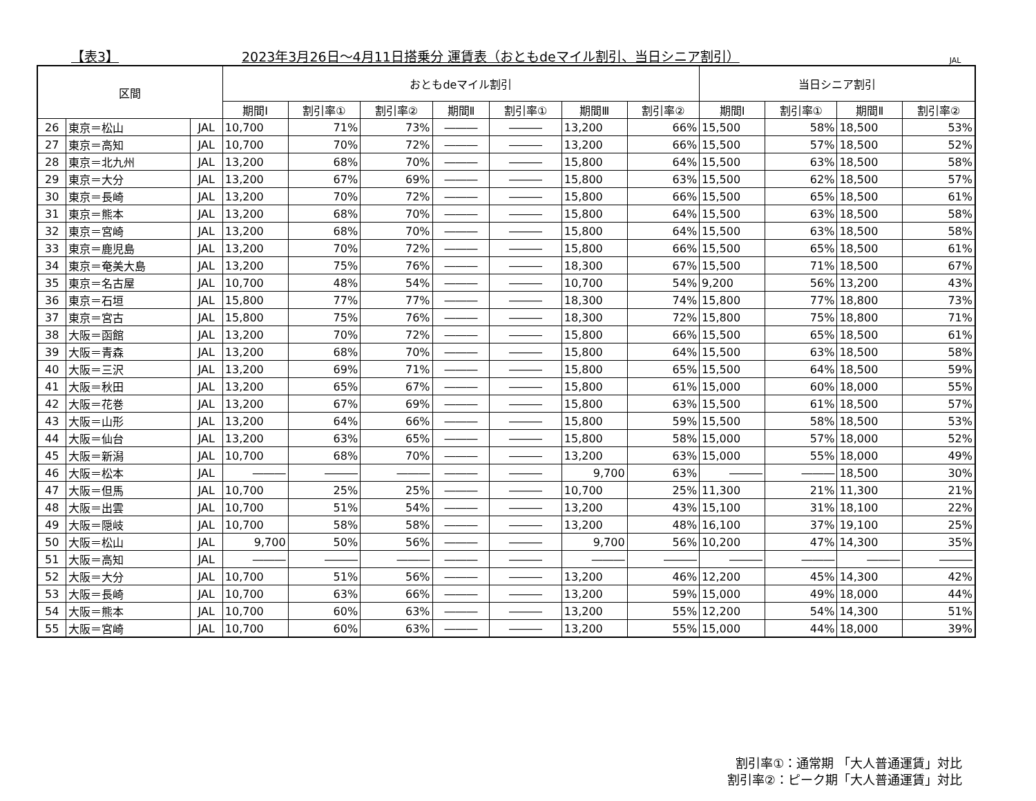【表3】 2023年3月26日～4月11日搭乗分 運賃表（おともdeマイル割引、当日シニア割引） JAL
| 区間 | | | おともdeマイル割引 | | | | | | | 当日シニア割引 | | | |
| --- | --- | --- | --- | --- | --- | --- | --- | --- | --- | --- | --- | --- | --- |
| | | | 期間Ⅰ | 割引率① | 割引率② | 期間Ⅱ | 割引率① | 期間Ⅲ | 割引率② | 期間Ⅰ | 割引率① | 期間Ⅱ | 割引率② |
| 26 | 東京＝松山 | JAL | 10,700 | 71% | 73% | ――― | ――― | 13,200 | 66% | 15,500 | 58% | 18,500 | 53% |
| 27 | 東京＝高知 | JAL | 10,700 | 70% | 72% | ――― | ――― | 13,200 | 66% | 15,500 | 57% | 18,500 | 52% |
| 28 | 東京＝北九州 | JAL | 13,200 | 68% | 70% | ――― | ――― | 15,800 | 64% | 15,500 | 63% | 18,500 | 58% |
| 29 | 東京＝大分 | JAL | 13,200 | 67% | 69% | ――― | ――― | 15,800 | 63% | 15,500 | 62% | 18,500 | 57% |
| 30 | 東京＝長崎 | JAL | 13,200 | 70% | 72% | ――― | ――― | 15,800 | 66% | 15,500 | 65% | 18,500 | 61% |
| 31 | 東京＝熊本 | JAL | 13,200 | 68% | 70% | ――― | ――― | 15,800 | 64% | 15,500 | 63% | 18,500 | 58% |
| 32 | 東京＝宮崎 | JAL | 13,200 | 68% | 70% | ――― | ――― | 15,800 | 64% | 15,500 | 63% | 18,500 | 58% |
| 33 | 東京＝鹿児島 | JAL | 13,200 | 70% | 72% | ――― | ――― | 15,800 | 66% | 15,500 | 65% | 18,500 | 61% |
| 34 | 東京＝奄美大島 | JAL | 13,200 | 75% | 76% | ――― | ――― | 18,300 | 67% | 15,500 | 71% | 18,500 | 67% |
| 35 | 東京＝名古屋 | JAL | 10,700 | 48% | 54% | ――― | ――― | 10,700 | 54% | 9,200 | 56% | 13,200 | 43% |
| 36 | 東京＝石垣 | JAL | 15,800 | 77% | 77% | ――― | ――― | 18,300 | 74% | 15,800 | 77% | 18,800 | 73% |
| 37 | 東京＝宮古 | JAL | 15,800 | 75% | 76% | ――― | ――― | 18,300 | 72% | 15,800 | 75% | 18,800 | 71% |
| 38 | 大阪＝函館 | JAL | 13,200 | 70% | 72% | ――― | ――― | 15,800 | 66% | 15,500 | 65% | 18,500 | 61% |
| 39 | 大阪＝青森 | JAL | 13,200 | 68% | 70% | ――― | ――― | 15,800 | 64% | 15,500 | 63% | 18,500 | 58% |
| 40 | 大阪＝三沢 | JAL | 13,200 | 69% | 71% | ――― | ――― | 15,800 | 65% | 15,500 | 64% | 18,500 | 59% |
| 41 | 大阪＝秋田 | JAL | 13,200 | 65% | 67% | ――― | ――― | 15,800 | 61% | 15,000 | 60% | 18,000 | 55% |
| 42 | 大阪＝花巻 | JAL | 13,200 | 67% | 69% | ――― | ――― | 15,800 | 63% | 15,500 | 61% | 18,500 | 57% |
| 43 | 大阪＝山形 | JAL | 13,200 | 64% | 66% | ――― | ――― | 15,800 | 59% | 15,500 | 58% | 18,500 | 53% |
| 44 | 大阪＝仙台 | JAL | 13,200 | 63% | 65% | ――― | ――― | 15,800 | 58% | 15,000 | 57% | 18,000 | 52% |
| 45 | 大阪＝新潟 | JAL | 10,700 | 68% | 70% | ――― | ――― | 13,200 | 63% | 15,000 | 55% | 18,000 | 49% |
| 46 | 大阪＝松本 | JAL | ――― | ――― | ――― | ――― | ――― | 9,700 | 63% | ――― | ――― | 18,500 | 30% |
| 47 | 大阪＝但馬 | JAL | 10,700 | 25% | 25% | ――― | ――― | 10,700 | 25% | 11,300 | 21% | 11,300 | 21% |
| 48 | 大阪＝出雲 | JAL | 10,700 | 51% | 54% | ――― | ――― | 13,200 | 43% | 15,100 | 31% | 18,100 | 22% |
| 49 | 大阪＝隠岐 | JAL | 10,700 | 58% | 58% | ――― | ――― | 13,200 | 48% | 16,100 | 37% | 19,100 | 25% |
| 50 | 大阪＝松山 | JAL | 9,700 | 50% | 56% | ――― | ――― | 9,700 | 56% | 10,200 | 47% | 14,300 | 35% |
| 51 | 大阪＝高知 | JAL | ――― | ――― | ――― | ――― | ――― | ――― | ――― | ――― | ――― | ――― | ――― |
| 52 | 大阪＝大分 | JAL | 10,700 | 51% | 56% | ――― | ――― | 13,200 | 46% | 12,200 | 45% | 14,300 | 42% |
| 53 | 大阪＝長崎 | JAL | 10,700 | 63% | 66% | ――― | ――― | 13,200 | 59% | 15,000 | 49% | 18,000 | 44% |
| 54 | 大阪＝熊本 | JAL | 10,700 | 60% | 63% | ――― | ――― | 13,200 | 55% | 12,200 | 54% | 14,300 | 51% |
| 55 | 大阪＝宮崎 | JAL | 10,700 | 60% | 63% | ――― | ――― | 13,200 | 55% | 15,000 | 44% | 18,000 | 39% |
割引率①：通常期 「大人普通運賃」対比
割引率②：ピーク期「大人普通運賃」対比